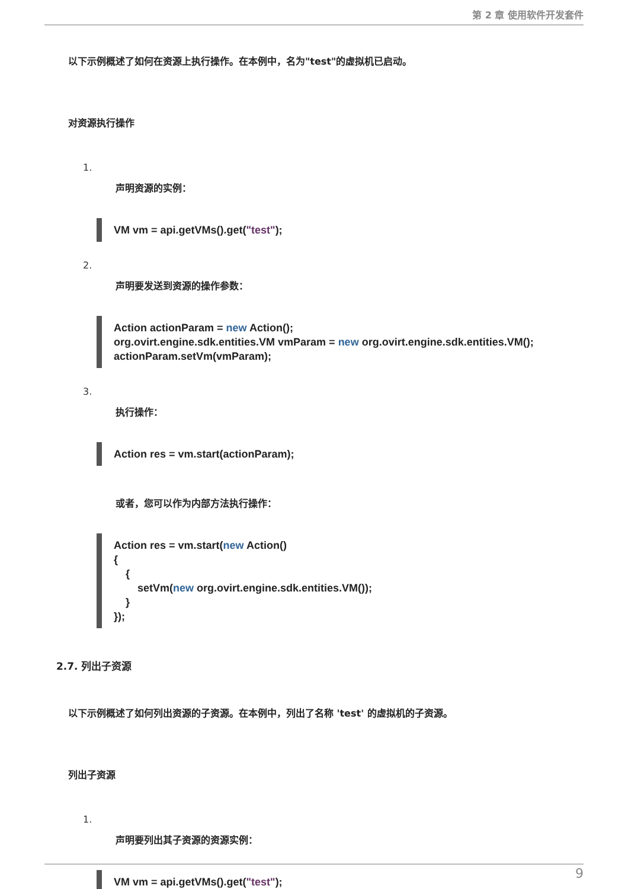第 2 章 使用软件开发套件
以下示例概述了如何在资源上执行操作。在本例中，名为"test"的虚拟机已启动。
对资源执行操作
1.
声明资源的实例：
VM vm = api.getVMs().get("test");
2.
声明要发送到资源的操作参数：
Action actionParam = new Action();
org.ovirt.engine.sdk.entities.VM vmParam = new org.ovirt.engine.sdk.entities.VM();
actionParam.setVm(vmParam);
3.
执行操作：
Action res = vm.start(actionParam);
或者，您可以作为内部方法执行操作：
Action res = vm.start(new Action()
{
    {
        setVm(new org.ovirt.engine.sdk.entities.VM());
    }
});
2.7. 列出子资源
以下示例概述了如何列出资源的子资源。在本例中，列出了名称 'test' 的虚拟机的子资源。
列出子资源
1.
声明要列出其子资源的资源实例：
VM vm = api.getVMs().get("test");
9